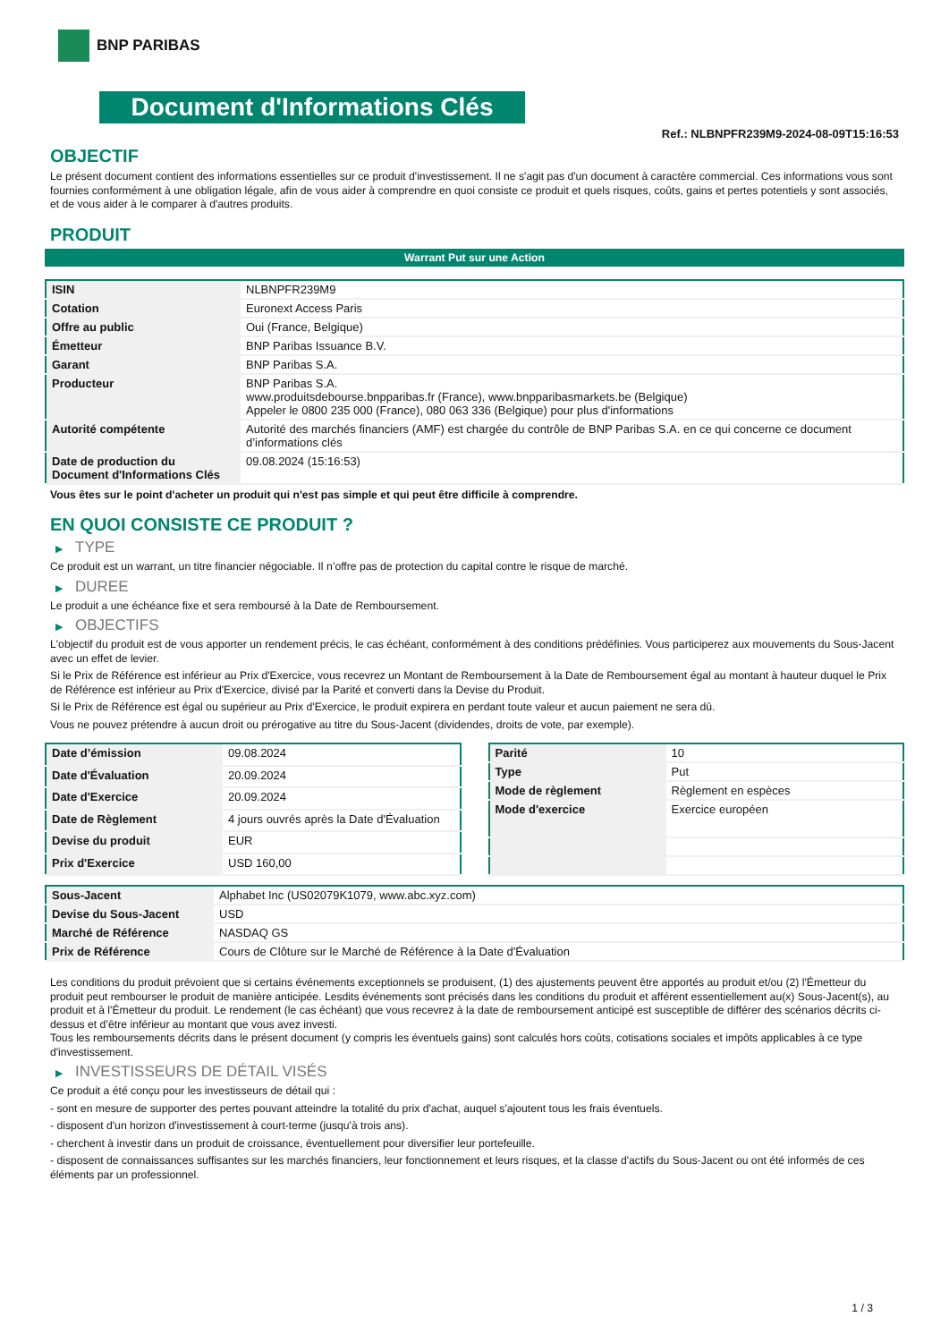BNP PARIBAS
Document d'Informations Clés
Ref.: NLBNPFR239M9-2024-08-09T15:16:53
OBJECTIF
Le présent document contient des informations essentielles sur ce produit d'investissement. Il ne s'agit pas d'un document à caractère commercial. Ces informations vous sont fournies conformément à une obligation légale, afin de vous aider à comprendre en quoi consiste ce produit et quels risques, coûts, gains et pertes potentiels y sont associés, et de vous aider à le comparer à d'autres produits.
PRODUIT
Warrant Put sur une Action
| ISIN | NLBNPFR239M9 |
| Cotation | Euronext Access Paris |
| Offre au public | Oui (France, Belgique) |
| Émetteur | BNP Paribas Issuance B.V. |
| Garant | BNP Paribas S.A. |
| Producteur | BNP Paribas S.A. www.produitsdebourse.bnpparibas.fr (France), www.bnpparibasmarkets.be (Belgique) Appeler le 0800 235 000 (France), 080 063 336 (Belgique) pour plus d'informations |
| Autorité compétente | Autorité des marchés financiers (AMF) est chargée du contrôle de BNP Paribas S.A. en ce qui concerne ce document d’informations clés |
| Date de production du Document d'Informations Clés | 09.08.2024 (15:16:53) |
Vous êtes sur le point d'acheter un produit qui n'est pas simple et qui peut être difficile à comprendre.
EN QUOI CONSISTE CE PRODUIT ?
▶ TYPE
Ce produit est un warrant, un titre financier négociable. Il n’offre pas de protection du capital contre le risque de marché.
▶ DUREE
Le produit a une échéance fixe et sera remboursé à la Date de Remboursement.
▶ OBJECTIFS
L'objectif du produit est de vous apporter un rendement précis, le cas échéant, conformément à des conditions prédéfinies. Vous participerez aux mouvements du Sous-Jacent avec un effet de levier.
Si le Prix de Référence est inférieur au Prix d'Exercice, vous recevrez un Montant de Remboursement à la Date de Remboursement égal au montant à hauteur duquel le Prix de Référence est inférieur au Prix d'Exercice, divisé par la Parité et converti dans la Devise du Produit.
Si le Prix de Référence est égal ou supérieur au Prix d'Exercice, le produit expirera en perdant toute valeur et aucun paiement ne sera dû.
Vous ne pouvez prétendre à aucun droit ou prérogative au titre du Sous-Jacent (dividendes, droits de vote, par exemple).
| Date d’émission | 09.08.2024 |
| Date d'Évaluation | 20.09.2024 |
| Date d'Exercice | 20.09.2024 |
| Date de Règlement | 4 jours ouvrés après la Date d'Évaluation |
| Devise du produit | EUR |
| Prix d'Exercice | USD 160,00 |
| Parité | 10 |
| Type | Put |
| Mode de règlement | Règlement en espèces |
| Mode d'exercice | Exercice européen |
| Sous-Jacent | Alphabet Inc (US02079K1079, www.abc.xyz.com) |
| Devise du Sous-Jacent | USD |
| Marché de Référence | NASDAQ GS |
| Prix de Référence | Cours de Clôture sur le Marché de Référence à la Date d'Évaluation |
Les conditions du produit prévoient que si certains événements exceptionnels se produisent, (1) des ajustements peuvent être apportés au produit et/ou (2) l'Émetteur du produit peut rembourser le produit de manière anticipée. Lesdits événements sont précisés dans les conditions du produit et afférent essentiellement au(x) Sous-Jacent(s), au produit et à l'Émetteur du produit. Le rendement (le cas échéant) que vous recevrez à la date de remboursement anticipé est susceptible de différer des scénarios décrits ci-dessus et d’être inférieur au montant que vous avez investi.
Tous les remboursements décrits dans le présent document (y compris les éventuels gains) sont calculés hors coûts, cotisations sociales et impôts applicables à ce type d'investissement.
▶ INVESTISSEURS DE DÉTAIL VISÉS
Ce produit a été conçu pour les investisseurs de détail qui :
- sont en mesure de supporter des pertes pouvant atteindre la totalité du prix d'achat, auquel s'ajoutent tous les frais éventuels.
- disposent d'un horizon d'investissement à court-terme (jusqu'à trois ans).
- cherchent à investir dans un produit de croissance, éventuellement pour diversifier leur portefeuille.
- disposent de connaissances suffisantes sur les marchés financiers, leur fonctionnement et leurs risques, et la classe d'actifs du Sous-Jacent ou ont été informés de ces éléments par un professionnel.
1 / 3